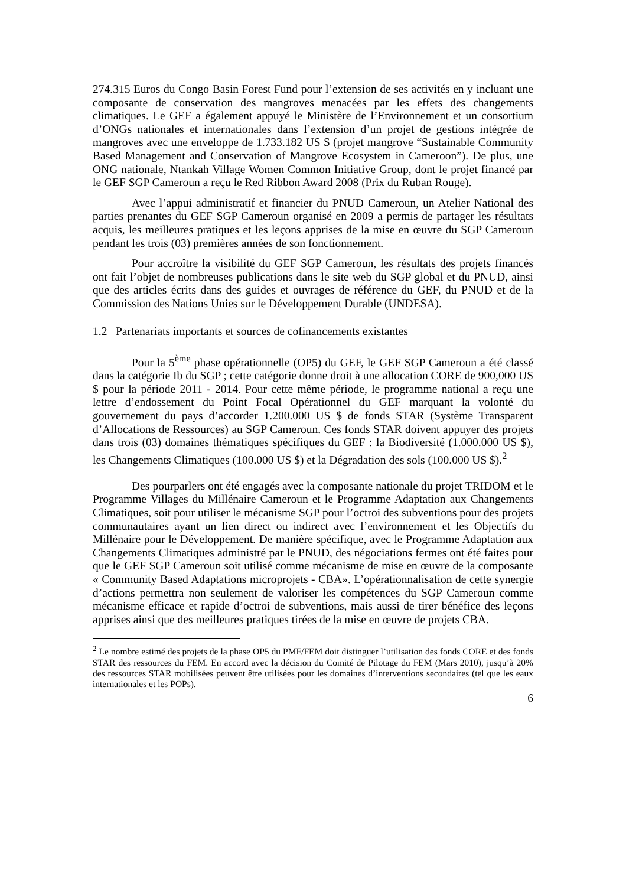274.315 Euros du Congo Basin Forest Fund pour l’extension de ses activités en y incluant une composante de conservation des mangroves menacées par les effets des changements climatiques. Le GEF a également appuyé le Ministère de l’Environnement et un consortium d’ONGs nationales et internationales dans l’extension d’un projet de gestions intégrée de mangroves avec une enveloppe de 1.733.182 US $ (projet mangrove “Sustainable Community Based Management and Conservation of Mangrove Ecosystem in Cameroon”). De plus, une ONG nationale, Ntankah Village Women Common Initiative Group, dont le projet financé par le GEF SGP Cameroun a reçu le Red Ribbon Award 2008 (Prix du Ruban Rouge).
Avec l’appui administratif et financier du PNUD Cameroun, un Atelier National des parties prenantes du GEF SGP Cameroun organisé en 2009 a permis de partager les résultats acquis, les meilleures pratiques et les leçons apprises de la mise en œuvre du SGP Cameroun pendant les trois (03) premières années de son fonctionnement.
Pour accroître la visibilité du GEF SGP Cameroun, les résultats des projets financés ont fait l’objet de nombreuses publications dans le site web du SGP global et du PNUD, ainsi que des articles écrits dans des guides et ouvrages de référence du GEF, du PNUD et de la Commission des Nations Unies sur le Développement Durable (UNDESA).
1.2 Partenariats importants et sources de cofinancements existantes
Pour la 5<sup>ème</sup> phase opérationnelle (OP5) du GEF, le GEF SGP Cameroun a été classé dans la catégorie Ib du SGP ; cette catégorie donne droit à une allocation CORE de 900,000 US $ pour la période 2011 - 2014. Pour cette même période, le programme national a reçu une lettre d’endossement du Point Focal Opérationnel du GEF marquant la volonté du gouvernement du pays d’accorder 1.200.000 US $ de fonds STAR (Système Transparent d’Allocations de Ressources) au SGP Cameroun. Ces fonds STAR doivent appuyer des projets dans trois (03) domaines thématiques spécifiques du GEF : la Biodiversité (1.000.000 US $), les Changements Climatiques (100.000 US $) et la Dégradation des sols (100.000 US $).<sup>2</sup>
Des pourparlers ont été engagés avec la composante nationale du projet TRIDOM et le Programme Villages du Millénaire Cameroun et le Programme Adaptation aux Changements Climatiques, soit pour utiliser le mécanisme SGP pour l’octroi des subventions pour des projets communautaires ayant un lien direct ou indirect avec l’environnement et les Objectifs du Millénaire pour le Développement. De manière spécifique, avec le Programme Adaptation aux Changements Climatiques administré par le PNUD, des négociations fermes ont été faites pour que le GEF SGP Cameroun soit utilisé comme mécanisme de mise en œuvre de la composante « Community Based Adaptations microprojets - CBA». L’opérationnalisation de cette synergie d’actions permettra non seulement de valoriser les compétences du SGP Cameroun comme mécanisme efficace et rapide d’octroi de subventions, mais aussi de tirer bénéfice des leçons apprises ainsi que des meilleures pratiques tirées de la mise en œuvre de projets CBA.
<sup>2</sup> Le nombre estimé des projets de la phase OP5 du PMF/FEM doit distinguer l’utilisation des fonds CORE et des fonds STAR des ressources du FEM. En accord avec la décision du Comité de Pilotage du FEM (Mars 2010), jusqu’à 20% des ressources STAR mobilisées peuvent être utilisées pour les domaines d’interventions secondaires (tel que les eaux internationales et les POPs).
6